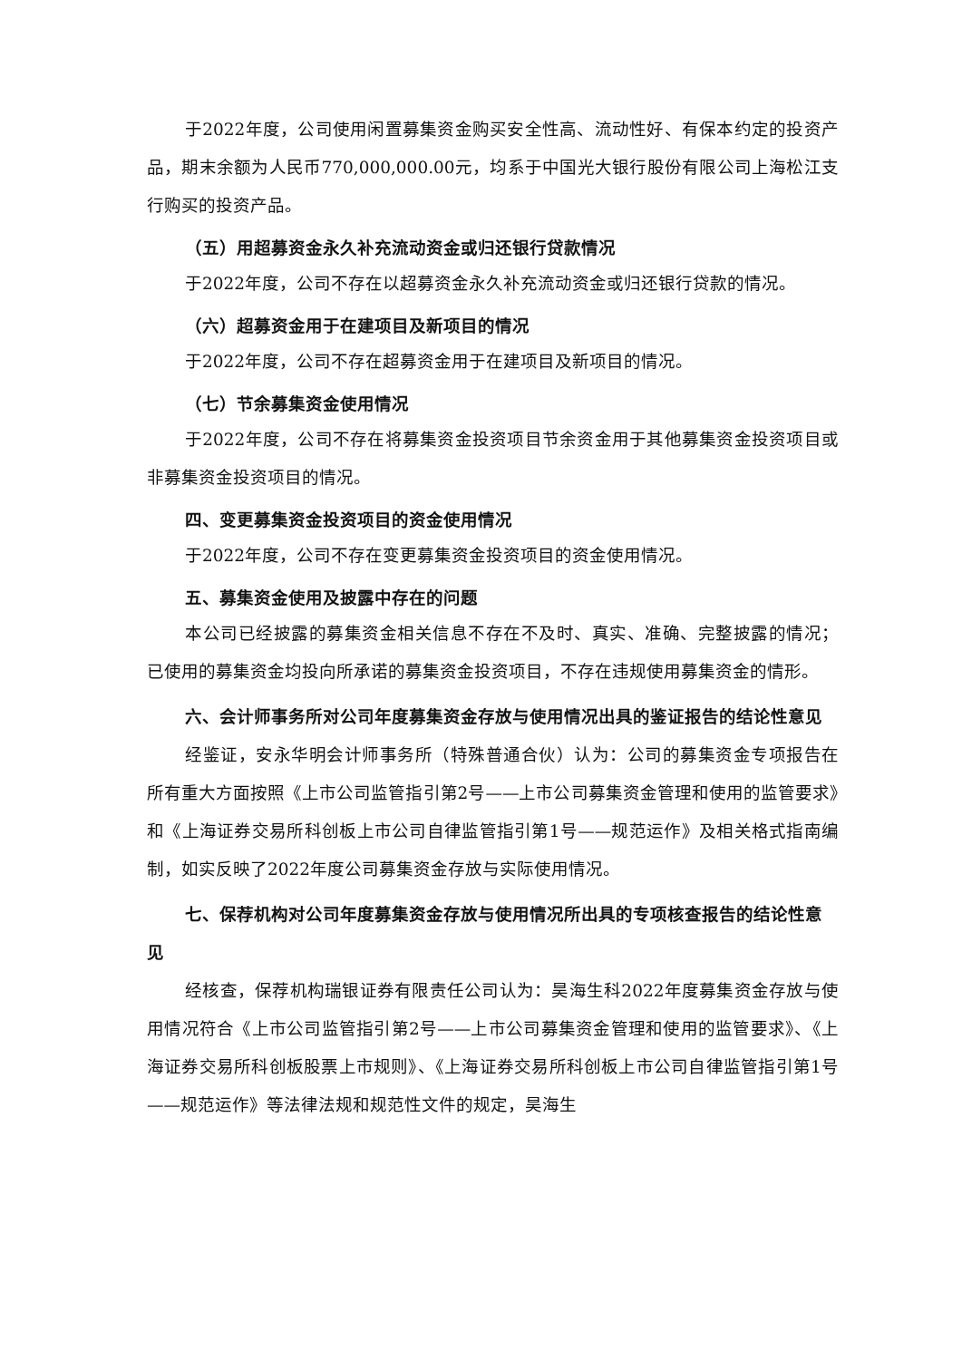于2022年度，公司使用闲置募集资金购买安全性高、流动性好、有保本约定的投资产品，期末余额为人民币770,000,000.00元，均系于中国光大银行股份有限公司上海松江支行购买的投资产品。
（五）用超募资金永久补充流动资金或归还银行贷款情况
于2022年度，公司不存在以超募资金永久补充流动资金或归还银行贷款的情况。
（六）超募资金用于在建项目及新项目的情况
于2022年度，公司不存在超募资金用于在建项目及新项目的情况。
（七）节余募集资金使用情况
于2022年度，公司不存在将募集资金投资项目节余资金用于其他募集资金投资项目或非募集资金投资项目的情况。
四、变更募集资金投资项目的资金使用情况
于2022年度，公司不存在变更募集资金投资项目的资金使用情况。
五、募集资金使用及披露中存在的问题
本公司已经披露的募集资金相关信息不存在不及时、真实、准确、完整披露的情况；已使用的募集资金均投向所承诺的募集资金投资项目，不存在违规使用募集资金的情形。
六、会计师事务所对公司年度募集资金存放与使用情况出具的鉴证报告的结论性意见
经鉴证，安永华明会计师事务所（特殊普通合伙）认为：公司的募集资金专项报告在所有重大方面按照《上市公司监管指引第2号——上市公司募集资金管理和使用的监管要求》和《上海证券交易所科创板上市公司自律监管指引第1号——规范运作》及相关格式指南编制，如实反映了2022年度公司募集资金存放与实际使用情况。
七、保荐机构对公司年度募集资金存放与使用情况所出具的专项核查报告的结论性意见
经核查，保荐机构瑞银证券有限责任公司认为：昊海生科2022年度募集资金存放与使用情况符合《上市公司监管指引第2号——上市公司募集资金管理和使用的监管要求》、《上海证券交易所科创板股票上市规则》、《上海证券交易所科创板上市公司自律监管指引第1号——规范运作》等法律法规和规范性文件的规定，昊海生